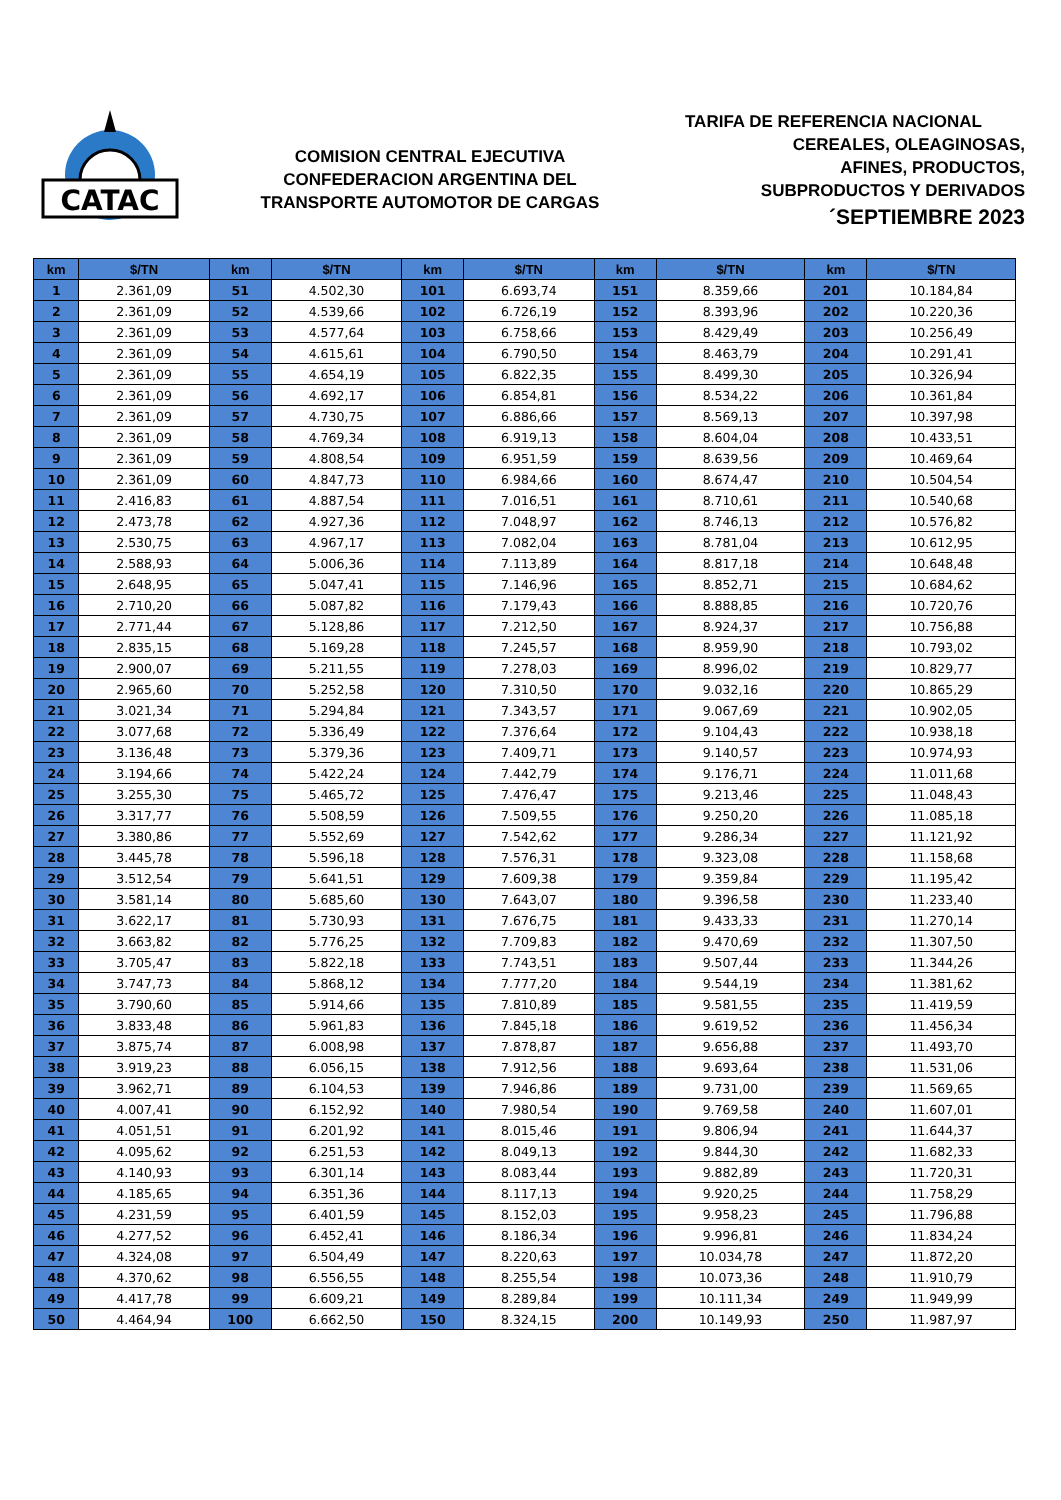CATAC
COMISION CENTRAL EJECUTIVA
CONFEDERACION ARGENTINA DEL
TRANSPORTE AUTOMOTOR DE CARGAS
TARIFA DE REFERENCIA NACIONAL
CEREALES, OLEAGINOSAS,
AFINES, PRODUCTOS,
SUBPRODUCTOS Y DERIVADOS
´SEPTIEMBRE 2023
| km | $/TN | km | $/TN | km | $/TN | km | $/TN | km | $/TN |
| --- | --- | --- | --- | --- | --- | --- | --- | --- | --- |
| 1 | 2.361,09 | 51 | 4.502,30 | 101 | 6.693,74 | 151 | 8.359,66 | 201 | 10.184,84 |
| 2 | 2.361,09 | 52 | 4.539,66 | 102 | 6.726,19 | 152 | 8.393,96 | 202 | 10.220,36 |
| 3 | 2.361,09 | 53 | 4.577,64 | 103 | 6.758,66 | 153 | 8.429,49 | 203 | 10.256,49 |
| 4 | 2.361,09 | 54 | 4.615,61 | 104 | 6.790,50 | 154 | 8.463,79 | 204 | 10.291,41 |
| 5 | 2.361,09 | 55 | 4.654,19 | 105 | 6.822,35 | 155 | 8.499,30 | 205 | 10.326,94 |
| 6 | 2.361,09 | 56 | 4.692,17 | 106 | 6.854,81 | 156 | 8.534,22 | 206 | 10.361,84 |
| 7 | 2.361,09 | 57 | 4.730,75 | 107 | 6.886,66 | 157 | 8.569,13 | 207 | 10.397,98 |
| 8 | 2.361,09 | 58 | 4.769,34 | 108 | 6.919,13 | 158 | 8.604,04 | 208 | 10.433,51 |
| 9 | 2.361,09 | 59 | 4.808,54 | 109 | 6.951,59 | 159 | 8.639,56 | 209 | 10.469,64 |
| 10 | 2.361,09 | 60 | 4.847,73 | 110 | 6.984,66 | 160 | 8.674,47 | 210 | 10.504,54 |
| 11 | 2.416,83 | 61 | 4.887,54 | 111 | 7.016,51 | 161 | 8.710,61 | 211 | 10.540,68 |
| 12 | 2.473,78 | 62 | 4.927,36 | 112 | 7.048,97 | 162 | 8.746,13 | 212 | 10.576,82 |
| 13 | 2.530,75 | 63 | 4.967,17 | 113 | 7.082,04 | 163 | 8.781,04 | 213 | 10.612,95 |
| 14 | 2.588,93 | 64 | 5.006,36 | 114 | 7.113,89 | 164 | 8.817,18 | 214 | 10.648,48 |
| 15 | 2.648,95 | 65 | 5.047,41 | 115 | 7.146,96 | 165 | 8.852,71 | 215 | 10.684,62 |
| 16 | 2.710,20 | 66 | 5.087,82 | 116 | 7.179,43 | 166 | 8.888,85 | 216 | 10.720,76 |
| 17 | 2.771,44 | 67 | 5.128,86 | 117 | 7.212,50 | 167 | 8.924,37 | 217 | 10.756,88 |
| 18 | 2.835,15 | 68 | 5.169,28 | 118 | 7.245,57 | 168 | 8.959,90 | 218 | 10.793,02 |
| 19 | 2.900,07 | 69 | 5.211,55 | 119 | 7.278,03 | 169 | 8.996,02 | 219 | 10.829,77 |
| 20 | 2.965,60 | 70 | 5.252,58 | 120 | 7.310,50 | 170 | 9.032,16 | 220 | 10.865,29 |
| 21 | 3.021,34 | 71 | 5.294,84 | 121 | 7.343,57 | 171 | 9.067,69 | 221 | 10.902,05 |
| 22 | 3.077,68 | 72 | 5.336,49 | 122 | 7.376,64 | 172 | 9.104,43 | 222 | 10.938,18 |
| 23 | 3.136,48 | 73 | 5.379,36 | 123 | 7.409,71 | 173 | 9.140,57 | 223 | 10.974,93 |
| 24 | 3.194,66 | 74 | 5.422,24 | 124 | 7.442,79 | 174 | 9.176,71 | 224 | 11.011,68 |
| 25 | 3.255,30 | 75 | 5.465,72 | 125 | 7.476,47 | 175 | 9.213,46 | 225 | 11.048,43 |
| 26 | 3.317,77 | 76 | 5.508,59 | 126 | 7.509,55 | 176 | 9.250,20 | 226 | 11.085,18 |
| 27 | 3.380,86 | 77 | 5.552,69 | 127 | 7.542,62 | 177 | 9.286,34 | 227 | 11.121,92 |
| 28 | 3.445,78 | 78 | 5.596,18 | 128 | 7.576,31 | 178 | 9.323,08 | 228 | 11.158,68 |
| 29 | 3.512,54 | 79 | 5.641,51 | 129 | 7.609,38 | 179 | 9.359,84 | 229 | 11.195,42 |
| 30 | 3.581,14 | 80 | 5.685,60 | 130 | 7.643,07 | 180 | 9.396,58 | 230 | 11.233,40 |
| 31 | 3.622,17 | 81 | 5.730,93 | 131 | 7.676,75 | 181 | 9.433,33 | 231 | 11.270,14 |
| 32 | 3.663,82 | 82 | 5.776,25 | 132 | 7.709,83 | 182 | 9.470,69 | 232 | 11.307,50 |
| 33 | 3.705,47 | 83 | 5.822,18 | 133 | 7.743,51 | 183 | 9.507,44 | 233 | 11.344,26 |
| 34 | 3.747,73 | 84 | 5.868,12 | 134 | 7.777,20 | 184 | 9.544,19 | 234 | 11.381,62 |
| 35 | 3.790,60 | 85 | 5.914,66 | 135 | 7.810,89 | 185 | 9.581,55 | 235 | 11.419,59 |
| 36 | 3.833,48 | 86 | 5.961,83 | 136 | 7.845,18 | 186 | 9.619,52 | 236 | 11.456,34 |
| 37 | 3.875,74 | 87 | 6.008,98 | 137 | 7.878,87 | 187 | 9.656,88 | 237 | 11.493,70 |
| 38 | 3.919,23 | 88 | 6.056,15 | 138 | 7.912,56 | 188 | 9.693,64 | 238 | 11.531,06 |
| 39 | 3.962,71 | 89 | 6.104,53 | 139 | 7.946,86 | 189 | 9.731,00 | 239 | 11.569,65 |
| 40 | 4.007,41 | 90 | 6.152,92 | 140 | 7.980,54 | 190 | 9.769,58 | 240 | 11.607,01 |
| 41 | 4.051,51 | 91 | 6.201,92 | 141 | 8.015,46 | 191 | 9.806,94 | 241 | 11.644,37 |
| 42 | 4.095,62 | 92 | 6.251,53 | 142 | 8.049,13 | 192 | 9.844,30 | 242 | 11.682,33 |
| 43 | 4.140,93 | 93 | 6.301,14 | 143 | 8.083,44 | 193 | 9.882,89 | 243 | 11.720,31 |
| 44 | 4.185,65 | 94 | 6.351,36 | 144 | 8.117,13 | 194 | 9.920,25 | 244 | 11.758,29 |
| 45 | 4.231,59 | 95 | 6.401,59 | 145 | 8.152,03 | 195 | 9.958,23 | 245 | 11.796,88 |
| 46 | 4.277,52 | 96 | 6.452,41 | 146 | 8.186,34 | 196 | 9.996,81 | 246 | 11.834,24 |
| 47 | 4.324,08 | 97 | 6.504,49 | 147 | 8.220,63 | 197 | 10.034,78 | 247 | 11.872,20 |
| 48 | 4.370,62 | 98 | 6.556,55 | 148 | 8.255,54 | 198 | 10.073,36 | 248 | 11.910,79 |
| 49 | 4.417,78 | 99 | 6.609,21 | 149 | 8.289,84 | 199 | 10.111,34 | 249 | 11.949,99 |
| 50 | 4.464,94 | 100 | 6.662,50 | 150 | 8.324,15 | 200 | 10.149,93 | 250 | 11.987,97 |